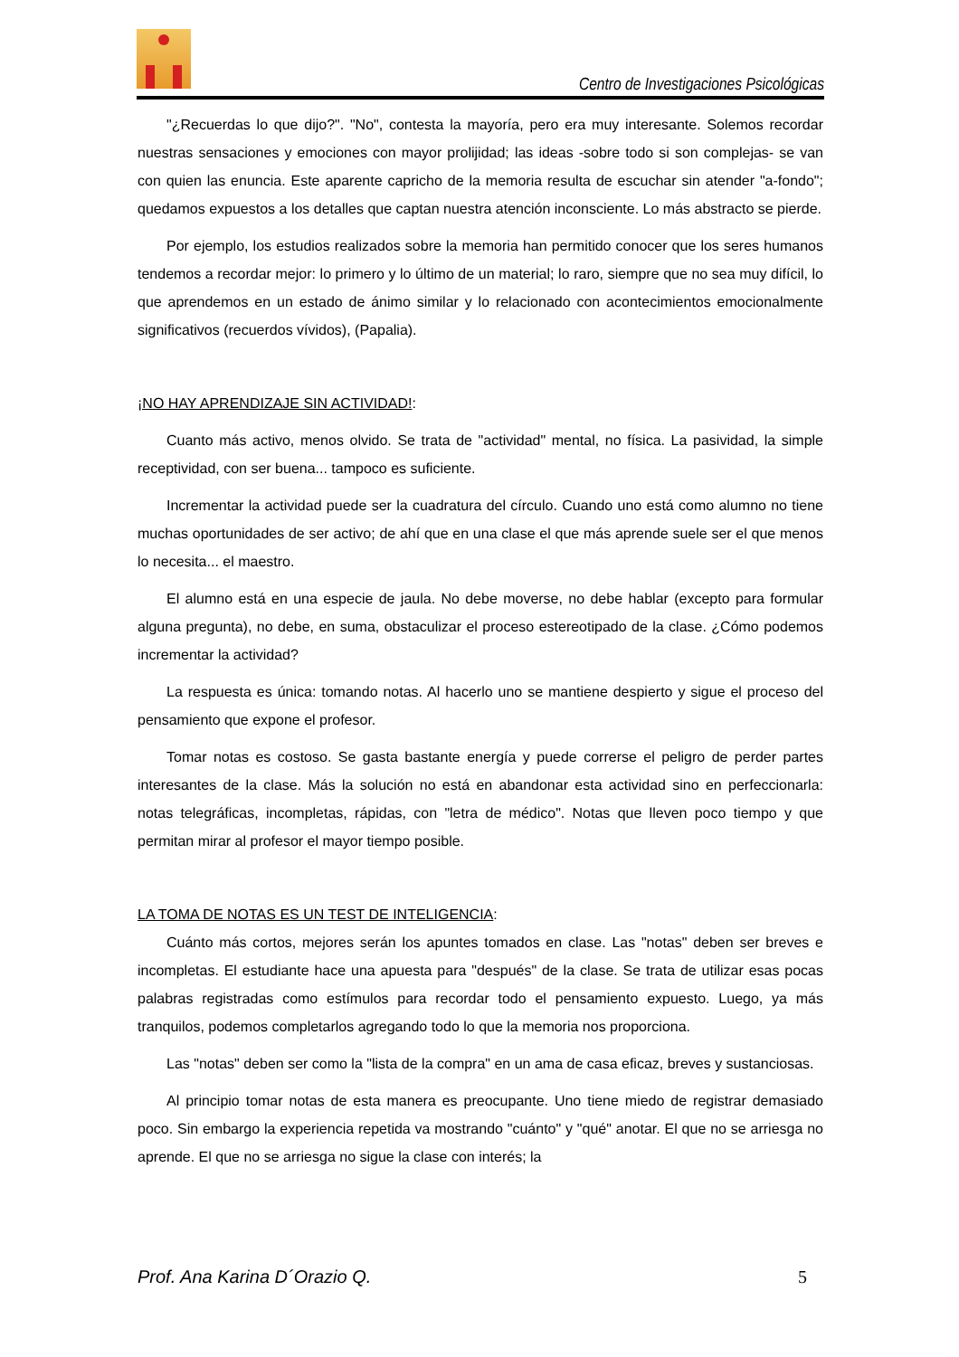Centro de Investigaciones Psicológicas
"¿Recuerdas lo que dijo?". "No", contesta la mayoría, pero era muy interesante. Solemos recordar nuestras sensaciones y emociones con mayor prolijidad; las ideas -sobre todo si son complejas- se van con quien las enuncia. Este aparente capricho de la memoria resulta de escuchar sin atender "a-fondo"; quedamos expuestos a los detalles que captan nuestra atención inconsciente. Lo más abstracto se pierde.
Por ejemplo, los estudios realizados sobre la memoria han permitido conocer que los seres humanos tendemos a recordar mejor: lo primero y lo último de un material; lo raro, siempre que no sea muy difícil, lo que aprendemos en un estado de ánimo similar y lo relacionado con acontecimientos emocionalmente significativos (recuerdos vívidos), (Papalia).
¡NO HAY APRENDIZAJE SIN ACTIVIDAD!:
Cuanto más activo, menos olvido. Se trata de "actividad" mental, no física. La pasividad, la simple receptividad, con ser buena... tampoco es suficiente.
Incrementar la actividad puede ser la cuadratura del círculo. Cuando uno está como alumno no tiene muchas oportunidades de ser activo; de ahí que en una clase el que más aprende suele ser el que menos lo necesita... el maestro.
El alumno está en una especie de jaula. No debe moverse, no debe hablar (excepto para formular alguna pregunta), no debe, en suma, obstaculizar el proceso estereotipado de la clase. ¿Cómo podemos incrementar la actividad?
La respuesta es única: tomando notas. Al hacerlo uno se mantiene despierto y sigue el proceso del pensamiento que expone el profesor.
Tomar notas es costoso. Se gasta bastante energía y puede correrse el peligro de perder partes interesantes de la clase. Más la solución no está en abandonar esta actividad sino en perfeccionarla: notas telegráficas, incompletas, rápidas, con "letra de médico". Notas que lleven poco tiempo y que permitan mirar al profesor el mayor tiempo posible.
LA TOMA DE NOTAS ES UN TEST DE INTELIGENCIA:
Cuánto más cortos, mejores serán los apuntes tomados en clase. Las "notas" deben ser breves e incompletas. El estudiante hace una apuesta para "después" de la clase. Se trata de utilizar esas pocas palabras registradas como estímulos para recordar todo el pensamiento expuesto. Luego, ya más tranquilos, podemos completarlos agregando todo lo que la memoria nos proporciona.
Las "notas" deben ser como la "lista de la compra" en un ama de casa eficaz, breves y sustanciosas.
Al principio tomar notas de esta manera es preocupante. Uno tiene miedo de registrar demasiado poco. Sin embargo la experiencia repetida va mostrando "cuánto" y "qué" anotar. El que no se arriesga no aprende. El que no se arriesga no sigue la clase con interés; la
Prof. Ana Karina D´Orazio Q. 5